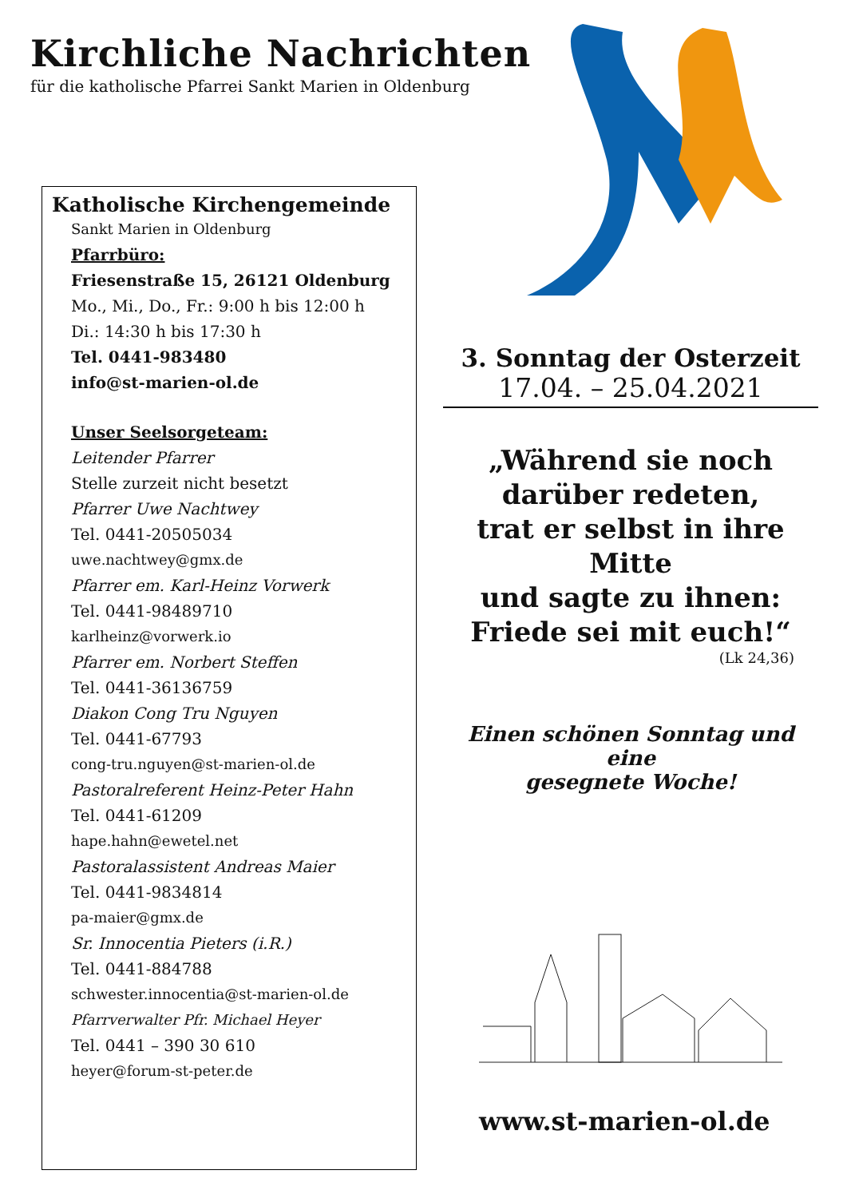Kirchliche Nachrichten
für die katholische Pfarrei Sankt Marien in Oldenburg
Katholische Kirchengemeinde
Sankt Marien in Oldenburg
Pfarrbüro:
Friesenstraße 15, 26121 Oldenburg
Mo., Mi., Do., Fr.: 9:00 h bis 12:00 h
Di.: 14:30 h bis 17:30 h
Tel. 0441-983480
info@st-marien-ol.de
Unser Seelsorgeteam:
Leitender Pfarrer
Stelle zurzeit nicht besetzt
Pfarrer Uwe Nachtwey
Tel. 0441-20505034
uwe.nachtwey@gmx.de
Pfarrer em. Karl-Heinz Vorwerk
Tel. 0441-98489710
karlheinz@vorwerk.io
Pfarrer em. Norbert Steffen
Tel. 0441-36136759
Diakon Cong Tru Nguyen
Tel. 0441-67793
cong-tru.nguyen@st-marien-ol.de
Pastoralreferent Heinz-Peter Hahn
Tel. 0441-61209
hape.hahn@ewetel.net
Pastoralassistent Andreas Maier
Tel. 0441-9834814
pa-maier@gmx.de
Sr. Innocentia Pieters (i.R.)
Tel. 0441-884788
schwester.innocentia@st-marien-ol.de
Pfarrverwalter Pfr. Michael Heyer
Tel. 0441 – 390 30 610
heyer@forum-st-peter.de
3. Sonntag der Osterzeit
17.04. – 25.04.2021
„Während sie noch
darüber redeten,
trat er selbst in ihre Mitte
und sagte zu ihnen:
Friede sei mit euch!“
(Lk 24,36)
Einen schönen Sonntag und eine
gesegnete Woche!
www.st-marien-ol.de